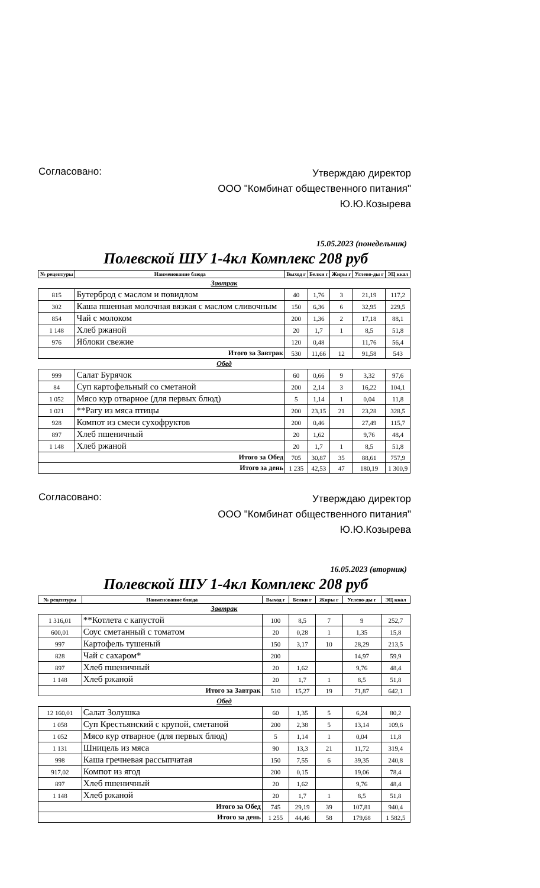Согласовано:
Утверждаю директор
ООО "Комбинат общественного питания"
Ю.Ю.Козырева
15.05.2023 (понедельник)
Полевской ШУ 1-4кл Комплекс 208 руб
| № рецептуры | Наименование блюда | Выход г | Белки г | Жиры г | Углево-ды г | ЭЦ ккал |
| --- | --- | --- | --- | --- | --- | --- |
| Завтрак | | | | | | |
| 815 | Бутерброд с маслом и повидлом | 40 | 1,76 | 3 | 21,19 | 117,2 |
| 302 | Каша пшенная молочная вязкая с маслом сливочным | 150 | 6,36 | 6 | 32,95 | 229,5 |
| 854 | Чай с молоком | 200 | 1,36 | 2 | 17,18 | 88,1 |
| 1 148 | Хлеб ржаной | 20 | 1,7 | 1 | 8,5 | 51,8 |
| 976 | Яблоки свежие | 120 | 0,48 | | 11,76 | 56,4 |
| Итого за Завтрак | | 530 | 11,66 | 12 | 91,58 | 543 |
| Обед | | | | | | |
| 999 | Салат Бурячок | 60 | 0,66 | 9 | 3,32 | 97,6 |
| 84 | Суп картофельный со сметаной | 200 | 2,14 | 3 | 16,22 | 104,1 |
| 1 052 | Мясо кур отварное (для первых блюд) | 5 | 1,14 | 1 | 0,04 | 11,8 |
| 1 021 | **Рагу из мяса птицы | 200 | 23,15 | 21 | 23,28 | 328,5 |
| 928 | Компот из смеси сухофруктов | 200 | 0,46 | | 27,49 | 115,7 |
| 897 | Хлеб пшеничный | 20 | 1,62 | | 9,76 | 48,4 |
| 1 148 | Хлеб ржаной | 20 | 1,7 | 1 | 8,5 | 51,8 |
| Итого за Обед | | 705 | 30,87 | 35 | 88,61 | 757,9 |
| Итого за день | | 1 235 | 42,53 | 47 | 180,19 | 1 300,9 |
Согласовано:
Утверждаю директор
ООО "Комбинат общественного питания"
Ю.Ю.Козырева
16.05.2023 (вторник)
Полевской ШУ 1-4кл Комплекс 208 руб
| № рецептуры | Наименование блюда | Выход г | Белки г | Жиры г | Углево-ды г | ЭЦ ккал |
| --- | --- | --- | --- | --- | --- | --- |
| Завтрак | | | | | | |
| 1 316,01 | **Котлета с капустой | 100 | 8,5 | 7 | 9 | 252,7 |
| 600,01 | Соус сметанный с томатом | 20 | 0,28 | 1 | 1,35 | 15,8 |
| 997 | Картофель тушеный | 150 | 3,17 | 10 | 28,29 | 213,5 |
| 828 | Чай с сахаром* | 200 | | | 14,97 | 59,9 |
| 897 | Хлеб пшеничный | 20 | 1,62 | | 9,76 | 48,4 |
| 1 148 | Хлеб ржаной | 20 | 1,7 | 1 | 8,5 | 51,8 |
| Итого за Завтрак | | 510 | 15,27 | 19 | 71,87 | 642,1 |
| Обед | | | | | | |
| 12 160,01 | Салат Золушка | 60 | 1,35 | 5 | 6,24 | 80,2 |
| 1 058 | Суп Крестьянский с крупой, сметаной | 200 | 2,38 | 5 | 13,14 | 109,6 |
| 1 052 | Мясо кур отварное (для первых блюд) | 5 | 1,14 | 1 | 0,04 | 11,8 |
| 1 131 | Шницель из мяса | 90 | 13,3 | 21 | 11,72 | 319,4 |
| 998 | Каша гречневая рассыпчатая | 150 | 7,55 | 6 | 39,35 | 240,8 |
| 917,02 | Компот из ягод | 200 | 0,15 | | 19,06 | 78,4 |
| 897 | Хлеб пшеничный | 20 | 1,62 | | 9,76 | 48,4 |
| 1 148 | Хлеб ржаной | 20 | 1,7 | 1 | 8,5 | 51,8 |
| Итого за Обед | | 745 | 29,19 | 39 | 107,81 | 940,4 |
| Итого за день | | 1 255 | 44,46 | 58 | 179,68 | 1 582,5 |